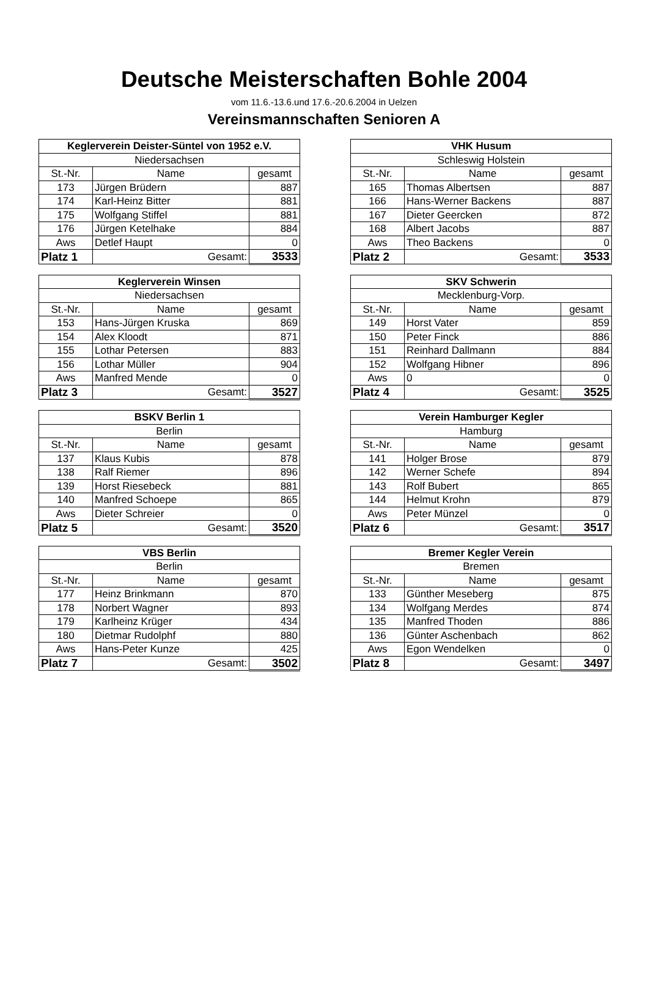Deutsche Meisterschaften Bohle 2004
vom 11.6.-13.6.und 17.6.-20.6.2004 in Uelzen
Vereinsmannschaften Senioren A
| Keglerverein Deister-Süntel von 1952 e.V. | | |
| Niedersachsen | | |
| St.-Nr. | Name | gesamt |
| 173 | Jürgen Brüdern | 887 |
| 174 | Karl-Heinz Bitter | 881 |
| 175 | Wolfgang Stiffel | 881 |
| 176 | Jürgen Ketelhake | 884 |
| Aws | Detlef Haupt | 0 |
| Platz 1 | Gesamt: | 3533 |
| VHK Husum | | |
| Schleswig Holstein | | |
| St.-Nr. | Name | gesamt |
| 165 | Thomas Albertsen | 887 |
| 166 | Hans-Werner Backens | 887 |
| 167 | Dieter Geercken | 872 |
| 168 | Albert Jacobs | 887 |
| Aws | Theo Backens | 0 |
| Platz 2 | Gesamt: | 3533 |
| Keglerverein Winsen | | |
| Niedersachsen | | |
| St.-Nr. | Name | gesamt |
| 153 | Hans-Jürgen Kruska | 869 |
| 154 | Alex Kloodt | 871 |
| 155 | Lothar Petersen | 883 |
| 156 | Lothar Müller | 904 |
| Aws | Manfred Mende | 0 |
| Platz 3 | Gesamt: | 3527 |
| SKV Schwerin | | |
| Mecklenburg-Vorp. | | |
| St.-Nr. | Name | gesamt |
| 149 | Horst Vater | 859 |
| 150 | Peter Finck | 886 |
| 151 | Reinhard Dallmann | 884 |
| 152 | Wolfgang Hibner | 896 |
| Aws | 0 | 0 |
| Platz 4 | Gesamt: | 3525 |
| BSKV Berlin 1 | | |
| Berlin | | |
| St.-Nr. | Name | gesamt |
| 137 | Klaus Kubis | 878 |
| 138 | Ralf Riemer | 896 |
| 139 | Horst Riesebeck | 881 |
| 140 | Manfred Schoepe | 865 |
| Aws | Dieter Schreier | 0 |
| Platz 5 | Gesamt: | 3520 |
| Verein Hamburger Kegler | | |
| Hamburg | | |
| St.-Nr. | Name | gesamt |
| 141 | Holger Brose | 879 |
| 142 | Werner Schefe | 894 |
| 143 | Rolf Bubert | 865 |
| 144 | Helmut Krohn | 879 |
| Aws | Peter Münzel | 0 |
| Platz 6 | Gesamt: | 3517 |
| VBS Berlin | | |
| Berlin | | |
| St.-Nr. | Name | gesamt |
| 177 | Heinz Brinkmann | 870 |
| 178 | Norbert Wagner | 893 |
| 179 | Karlheinz Krüger | 434 |
| 180 | Dietmar Rudolphf | 880 |
| Aws | Hans-Peter Kunze | 425 |
| Platz 7 | Gesamt: | 3502 |
| Bremer Kegler Verein | | |
| Bremen | | |
| St.-Nr. | Name | gesamt |
| 133 | Günther Meseberg | 875 |
| 134 | Wolfgang Merdes | 874 |
| 135 | Manfred Thoden | 886 |
| 136 | Günter Aschenbach | 862 |
| Aws | Egon Wendelken | 0 |
| Platz 8 | Gesamt: | 3497 |